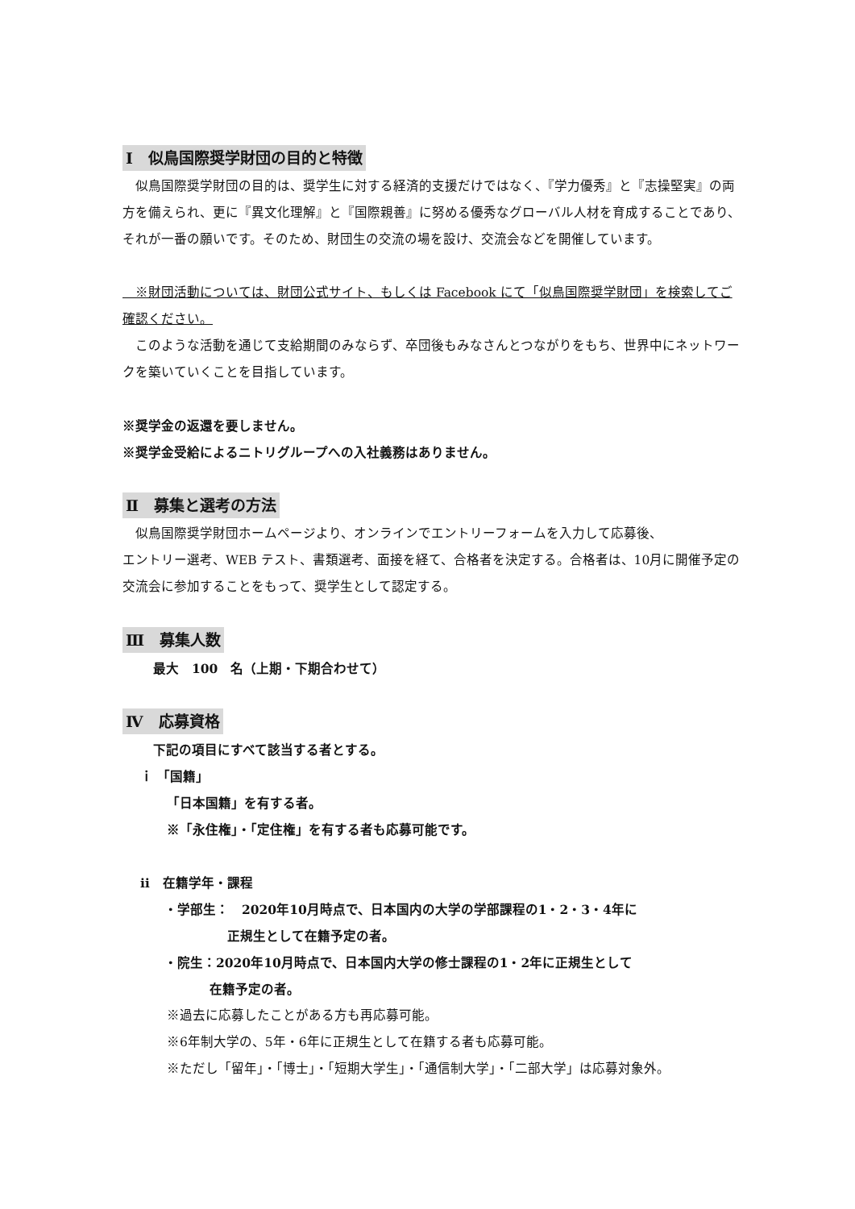Ⅰ　似鳥国際奨学財団の目的と特徴
　似鳥国際奨学財団の目的は、奨学生に対する経済的支援だけではなく、『学力優秀』と『志操堅実』の両方を備えられ、更に『異文化理解』と『国際親善』に努める優秀なグローバル人材を育成することであり、それが一番の願いです。そのため、財団生の交流の場を設け、交流会などを開催しています。
　※財団活動については、財団公式サイト、もしくは Facebook にて「似鳥国際奨学財団」を検索してご確認ください。
　このような活動を通じて支給期間のみならず、卒団後もみなさんとつながりをもち、世界中にネットワークを築いていくことを目指しています。
※奨学金の返還を要しません。
※奨学金受給によるニトリグループへの入社義務はありません。
Ⅱ　募集と選考の方法
　似鳥国際奨学財団ホームページより、オンラインでエントリーフォームを入力して応募後、
エントリー選考、WEB テスト、書類選考、面接を経て、合格者を決定する。合格者は、10月に開催予定の交流会に参加することをもって、奨学生として認定する。
Ⅲ　募集人数
最大　100　名（上期・下期合わせて）
Ⅳ　応募資格
下記の項目にすべて該当する者とする。
ｉ 「国籍」
「日本国籍」を有する者。
※「永住権」・「定住権」を有する者も応募可能です。
ⅱ　在籍学年・課程
・学部生：　2020年10月時点で、日本国内の大学の学部課程の1・2・3・4年に
正規生として在籍予定の者。
・院生：2020年10月時点で、日本国内大学の修士課程の1・2年に正規生として
在籍予定の者。
※過去に応募したことがある方も再応募可能。
※6年制大学の、5年・6年に正規生として在籍する者も応募可能。
※ただし「留年」・「博士」・「短期大学生」・「通信制大学」・「二部大学」は応募対象外。